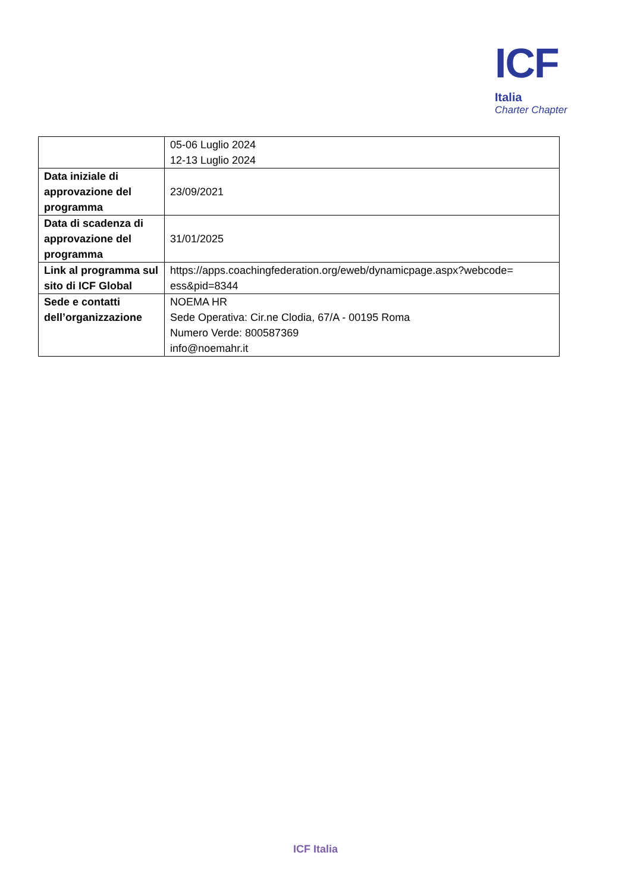ICF
Italia
Charter Chapter
| | 05-06 Luglio 2024 12-13 Luglio 2024 |
| Data iniziale di approvazione del programma | 23/09/2021 |
| Data di scadenza di approvazione del programma | 31/01/2025 |
| Link al programma sul sito di ICF Global | https://apps.coachingfederation.org/eweb/dynamicpage.aspx?webcode= ess&pid=8344 |
| Sede e contatti dell’organizzazione | NOEMA HR Sede Operativa: Cir.ne Clodia, 67/A - 00195 Roma Numero Verde: 800587369 info@noemahr.it |
ICF Italia